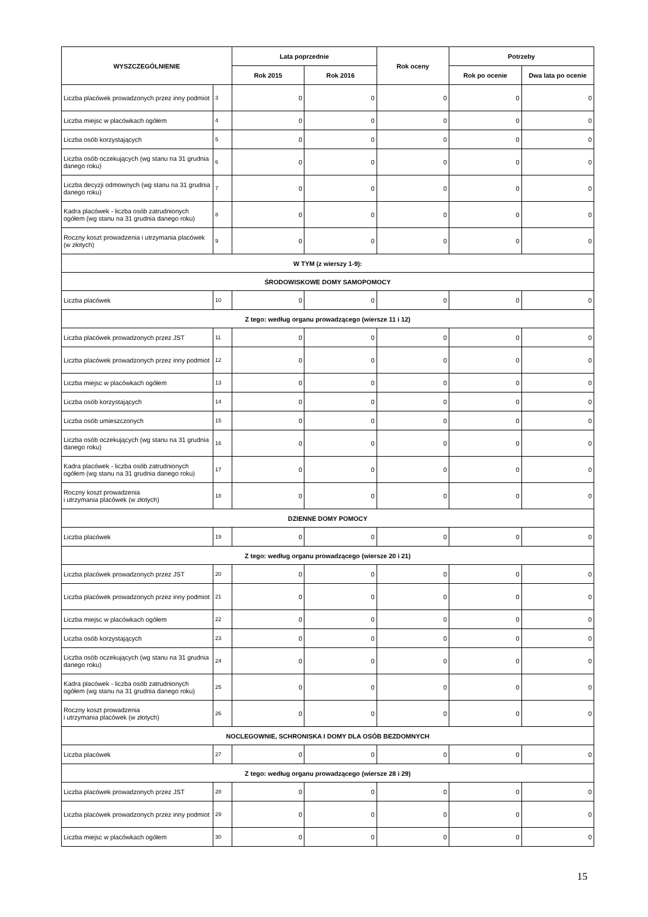| WYSZCZEGÓLNIENIE | | Lata poprzednie | | Rok oceny | Potrzeby | |
| --- | --- | --- | --- | --- | --- | --- |
| | | Rok 2015 | Rok 2016 | | Rok po ocenie | Dwa lata po ocenie |
| Liczba placówek prowadzonych przez inny podmiot | 3 | 0 | 0 | 0 | 0 | 0 |
| Liczba miejsc w placówkach ogółem | 4 | 0 | 0 | 0 | 0 | 0 |
| Liczba osób korzystających | 5 | 0 | 0 | 0 | 0 | 0 |
| Liczba osób oczekujących (wg stanu na 31 grudnia danego roku) | 6 | 0 | 0 | 0 | 0 | 0 |
| Liczba decyzji odmownych (wg stanu na 31 grudnia danego roku) | 7 | 0 | 0 | 0 | 0 | 0 |
| Kadra placówek - liczba osób zatrudnionych ogółem (wg stanu na 31 grudnia danego roku) | 8 | 0 | 0 | 0 | 0 | 0 |
| Roczny koszt prowadzenia i utrzymania placówek (w złotych) | 9 | 0 | 0 | 0 | 0 | 0 |
| W TYM (z wierszy 1-9): | | | | | | |
| ŚRODOWISKOWE DOMY SAMOPOMOCY | | | | | | |
| Liczba placówek | 10 | 0 | 0 | 0 | 0 | 0 |
| Z tego: według organu prowadzącego (wiersze 11 i 12) | | | | | | |
| Liczba placówek prowadzonych przez JST | 11 | 0 | 0 | 0 | 0 | 0 |
| Liczba placówek prowadzonych przez inny podmiot | 12 | 0 | 0 | 0 | 0 | 0 |
| Liczba miejsc w placówkach ogółem | 13 | 0 | 0 | 0 | 0 | 0 |
| Liczba osób korzystających | 14 | 0 | 0 | 0 | 0 | 0 |
| Liczba osób umieszczonych | 15 | 0 | 0 | 0 | 0 | 0 |
| Liczba osób oczekujących (wg stanu na 31 grudnia danego roku) | 16 | 0 | 0 | 0 | 0 | 0 |
| Kadra placówek - liczba osób zatrudnionych ogółem (wg stanu na 31 grudnia danego roku) | 17 | 0 | 0 | 0 | 0 | 0 |
| Roczny koszt prowadzenia i utrzymania placówek (w złotych) | 18 | 0 | 0 | 0 | 0 | 0 |
| DZIENNE DOMY POMOCY | | | | | | |
| Liczba placówek | 19 | 0 | 0 | 0 | 0 | 0 |
| Z tego: według organu prowadzącego (wiersze 20 i 21) | | | | | | |
| Liczba placówek prowadzonych przez JST | 20 | 0 | 0 | 0 | 0 | 0 |
| Liczba placówek prowadzonych przez inny podmiot | 21 | 0 | 0 | 0 | 0 | 0 |
| Liczba miejsc w placówkach ogółem | 22 | 0 | 0 | 0 | 0 | 0 |
| Liczba osób korzystających | 23 | 0 | 0 | 0 | 0 | 0 |
| Liczba osób oczekujących (wg stanu na 31 grudnia danego roku) | 24 | 0 | 0 | 0 | 0 | 0 |
| Kadra placówek - liczba osób zatrudnionych ogółem (wg stanu na 31 grudnia danego roku) | 25 | 0 | 0 | 0 | 0 | 0 |
| Roczny koszt prowadzenia i utrzymania placówek (w złotych) | 26 | 0 | 0 | 0 | 0 | 0 |
| NOCLEGOWNIE, SCHRONISKA I DOMY DLA OSÓB BEZDOMNYCH | | | | | | |
| Liczba placówek | 27 | 0 | 0 | 0 | 0 | 0 |
| Z tego: według organu prowadzącego (wiersze 28 i 29) | | | | | | |
| Liczba placówek prowadzonych przez JST | 28 | 0 | 0 | 0 | 0 | 0 |
| Liczba placówek prowadzonych przez inny podmiot | 29 | 0 | 0 | 0 | 0 | 0 |
| Liczba miejsc w placówkach ogółem | 30 | 0 | 0 | 0 | 0 | 0 |
15